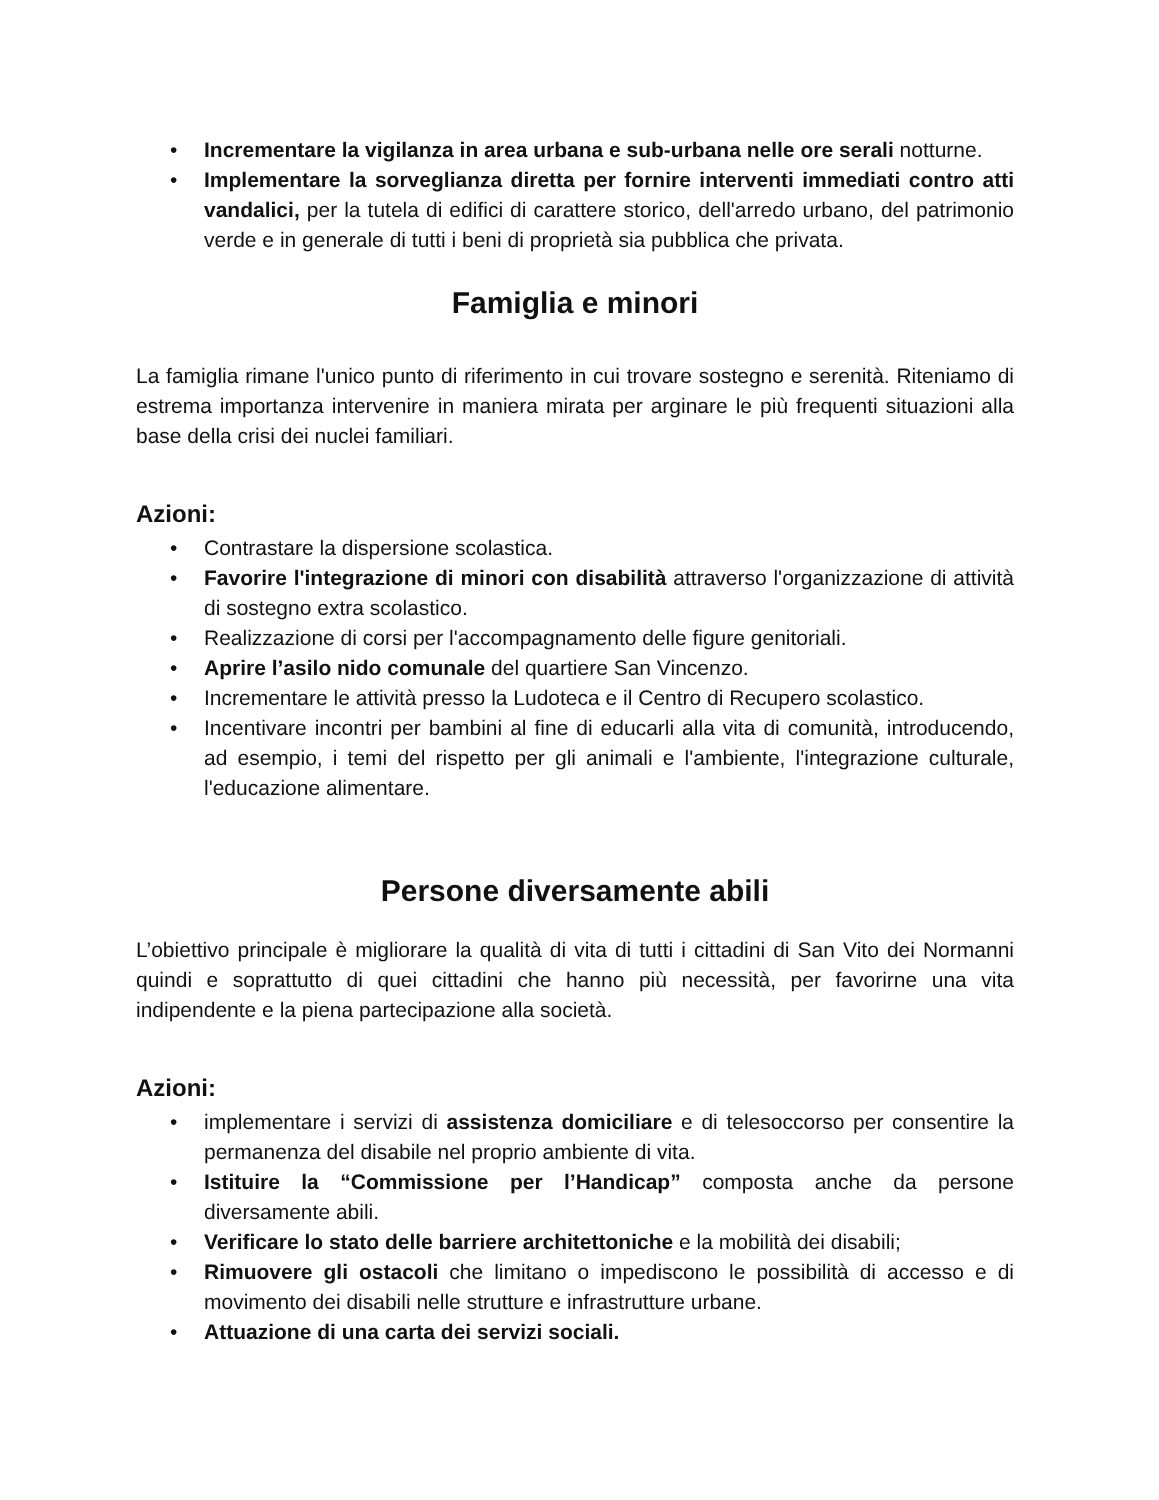• Incrementare la vigilanza in area urbana e sub-urbana nelle ore serali notturne.
• Implementare la sorveglianza diretta per fornire interventi immediati contro atti vandalici, per la tutela di edifici di carattere storico, dell'arredo urbano, del patrimonio verde e in generale di tutti i beni di proprietà sia pubblica che privata.
Famiglia e minori
La famiglia rimane l'unico punto di riferimento in cui trovare sostegno e serenità. Riteniamo di estrema importanza intervenire in maniera mirata per arginare le più frequenti situazioni alla base della crisi dei nuclei familiari.
Azioni:
• Contrastare la dispersione scolastica.
• Favorire l'integrazione di minori con disabilità attraverso l'organizzazione di attività di sostegno extra scolastico.
• Realizzazione di corsi per l'accompagnamento delle figure genitoriali.
• Aprire l’asilo nido comunale del quartiere San Vincenzo.
• Incrementare le attività presso la Ludoteca e il Centro di Recupero scolastico.
• Incentivare incontri per bambini al fine di educarli alla vita di comunità, introducendo, ad esempio, i temi del rispetto per gli animali e l'ambiente, l'integrazione culturale, l'educazione alimentare.
Persone diversamente abili
L’obiettivo principale è migliorare la qualità di vita di tutti i cittadini di San Vito dei Normanni quindi e soprattutto di quei cittadini che hanno più necessità, per favorirne una vita indipendente e la piena partecipazione alla società.
Azioni:
• implementare i servizi di assistenza domiciliare e di telesoccorso per consentire la permanenza del disabile nel proprio ambiente di vita.
• Istituire la “Commissione per l’Handicap” composta anche da persone diversamente abili.
• Verificare lo stato delle barriere architettoniche e la mobilità dei disabili;
• Rimuovere gli ostacoli che limitano o impediscono le possibilità di accesso e di movimento dei disabili nelle strutture e infrastrutture urbane.
• Attuazione di una carta dei servizi sociali.